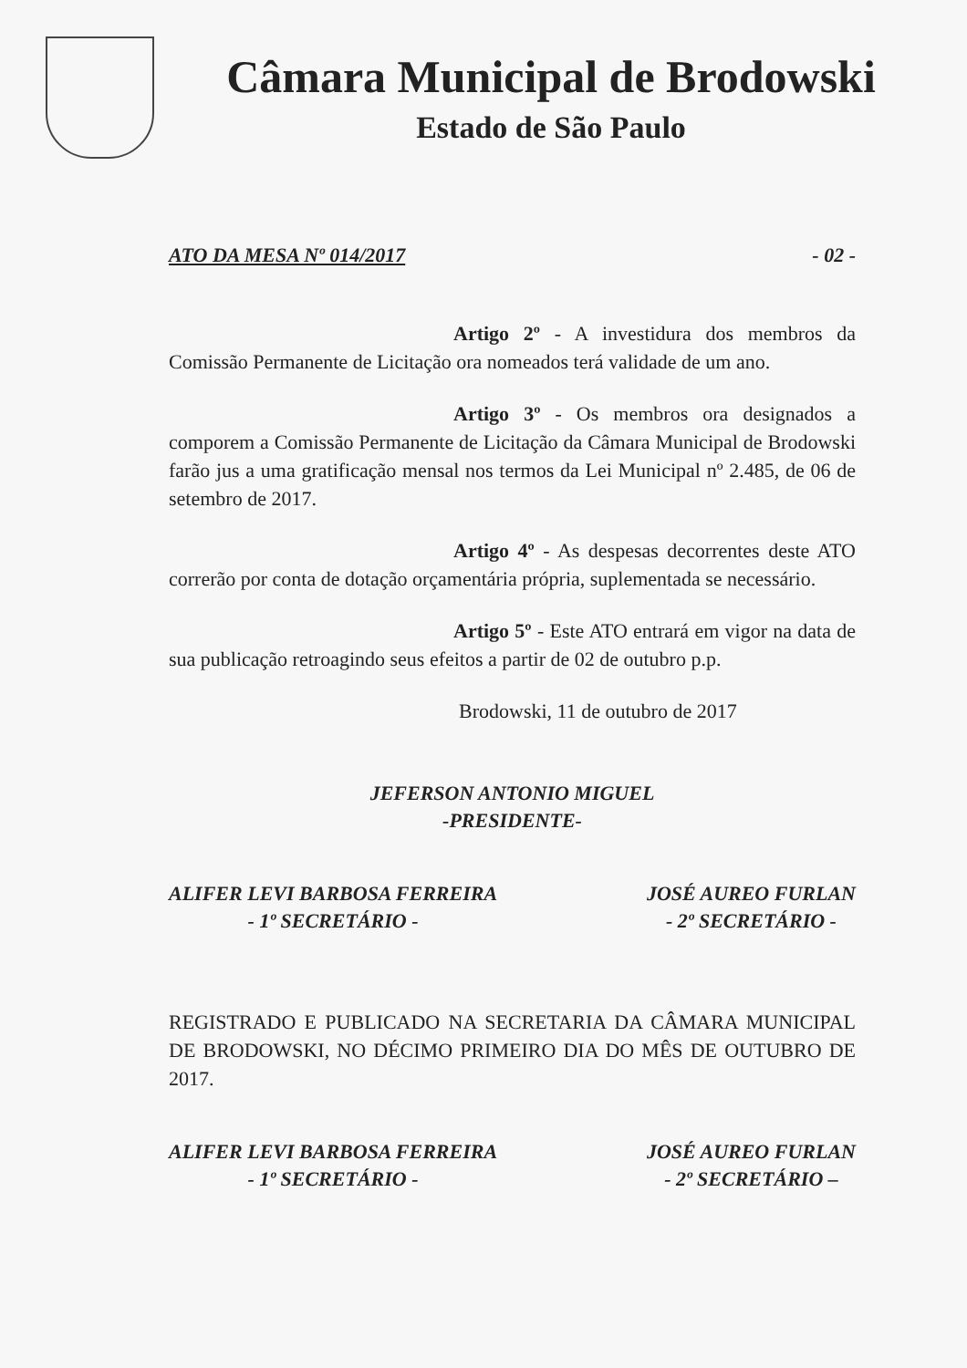Câmara Municipal de Brodowski
Estado de São Paulo
ATO DA MESA Nº 014/2017 - 02 -
Artigo 2º - A investidura dos membros da Comissão Permanente de Licitação ora nomeados terá validade de um ano.
Artigo 3º - Os membros ora designados a comporem a Comissão Permanente de Licitação da Câmara Municipal de Brodowski farão jus a uma gratificação mensal nos termos da Lei Municipal nº 2.485, de 06 de setembro de 2017.
Artigo 4º - As despesas decorrentes deste ATO correrão por conta de dotação orçamentária própria, suplementada se necessário.
Artigo 5º - Este ATO entrará em vigor na data de sua publicação retroagindo seus efeitos a partir de 02 de outubro p.p.
Brodowski, 11 de outubro de 2017
JEFERSON ANTONIO MIGUEL
-PRESIDENTE-
ALIFER LEVI BARBOSA FERREIRA
- 1º SECRETÁRIO -
JOSÉ AUREO FURLAN
- 2º SECRETÁRIO -
REGISTRADO E PUBLICADO NA SECRETARIA DA CÂMARA MUNICIPAL DE BRODOWSKI, NO DÉCIMO PRIMEIRO DIA DO MÊS DE OUTUBRO DE 2017.
ALIFER LEVI BARBOSA FERREIRA
- 1º SECRETÁRIO -
JOSÉ AUREO FURLAN
- 2º SECRETÁRIO –